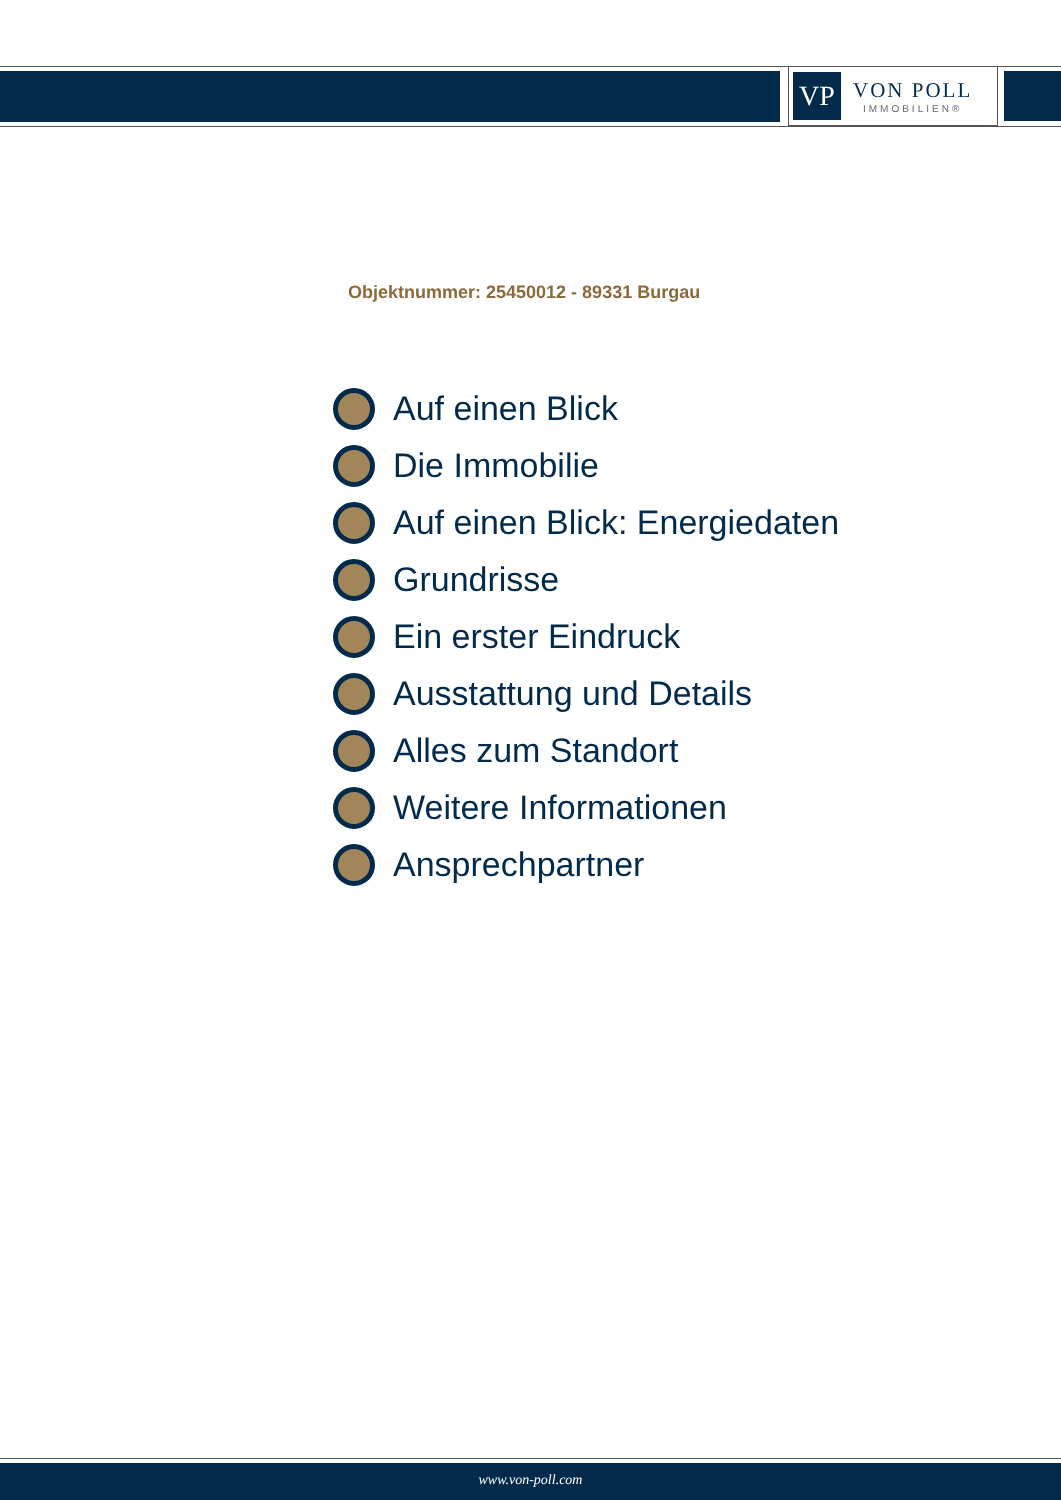VP
VON POLL
IMMOBILIEN®
Objektnummer: 25450012 - 89331 Burgau
Auf einen Blick
Die Immobilie
Auf einen Blick: Energiedaten
Grundrisse
Ein erster Eindruck
Ausstattung und Details
Alles zum Standort
Weitere Informationen
Ansprechpartner
www.von-poll.com